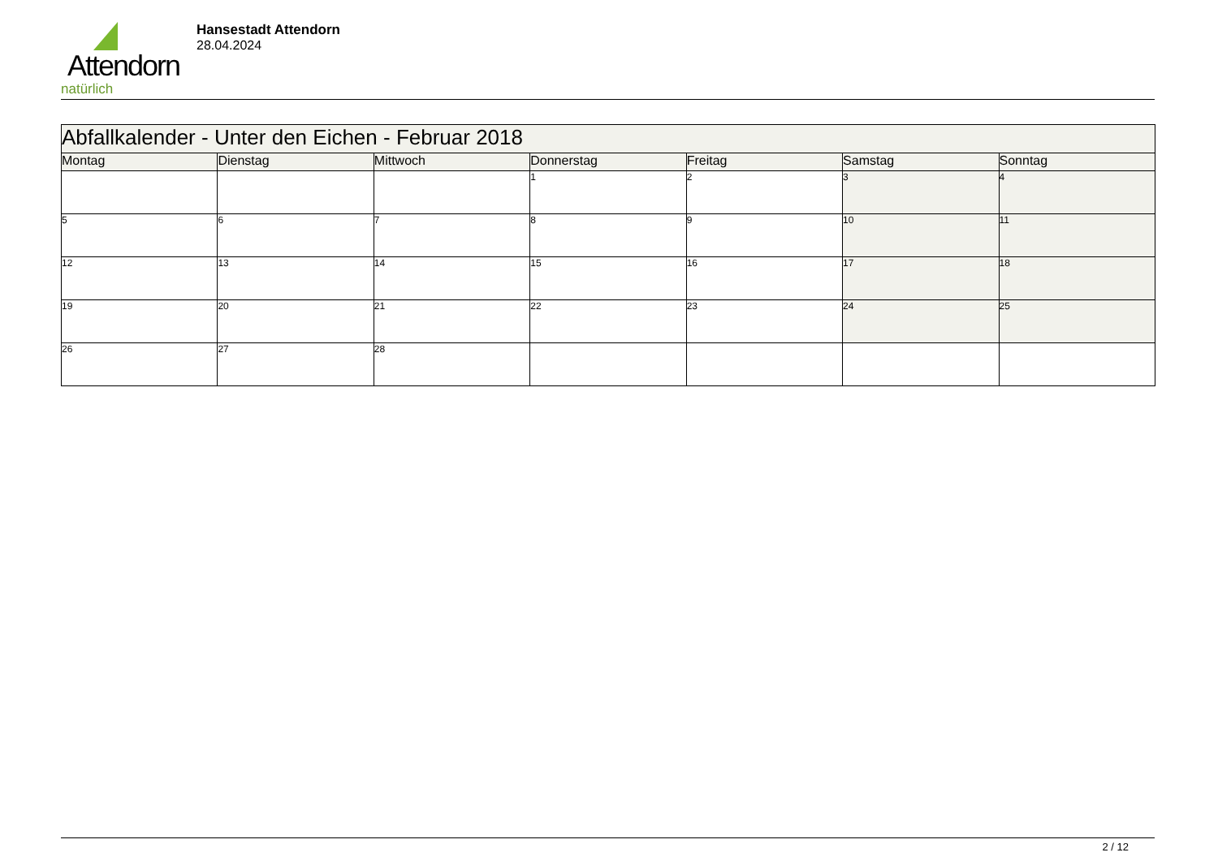Attendorn
natürlich
Hansestadt Attendorn
28.04.2024
| Abfallkalender - Unter den Eichen - Februar 2018 | | | | | | |
| --- | --- | --- | --- | --- | --- | --- |
| Montag | Dienstag | Mittwoch | Donnerstag | Freitag | Samstag | Sonntag |
| | | | 1 | 2 | 3 | 4 |
| 5 | 6 | 7 | 8 | 9 | 10 | 11 |
| 12 | 13 | 14 | 15 | 16 | 17 | 18 |
| 19 | 20 | 21 | 22 | 23 | 24 | 25 |
| 26 | 27 | 28 | | | | |
2 / 12